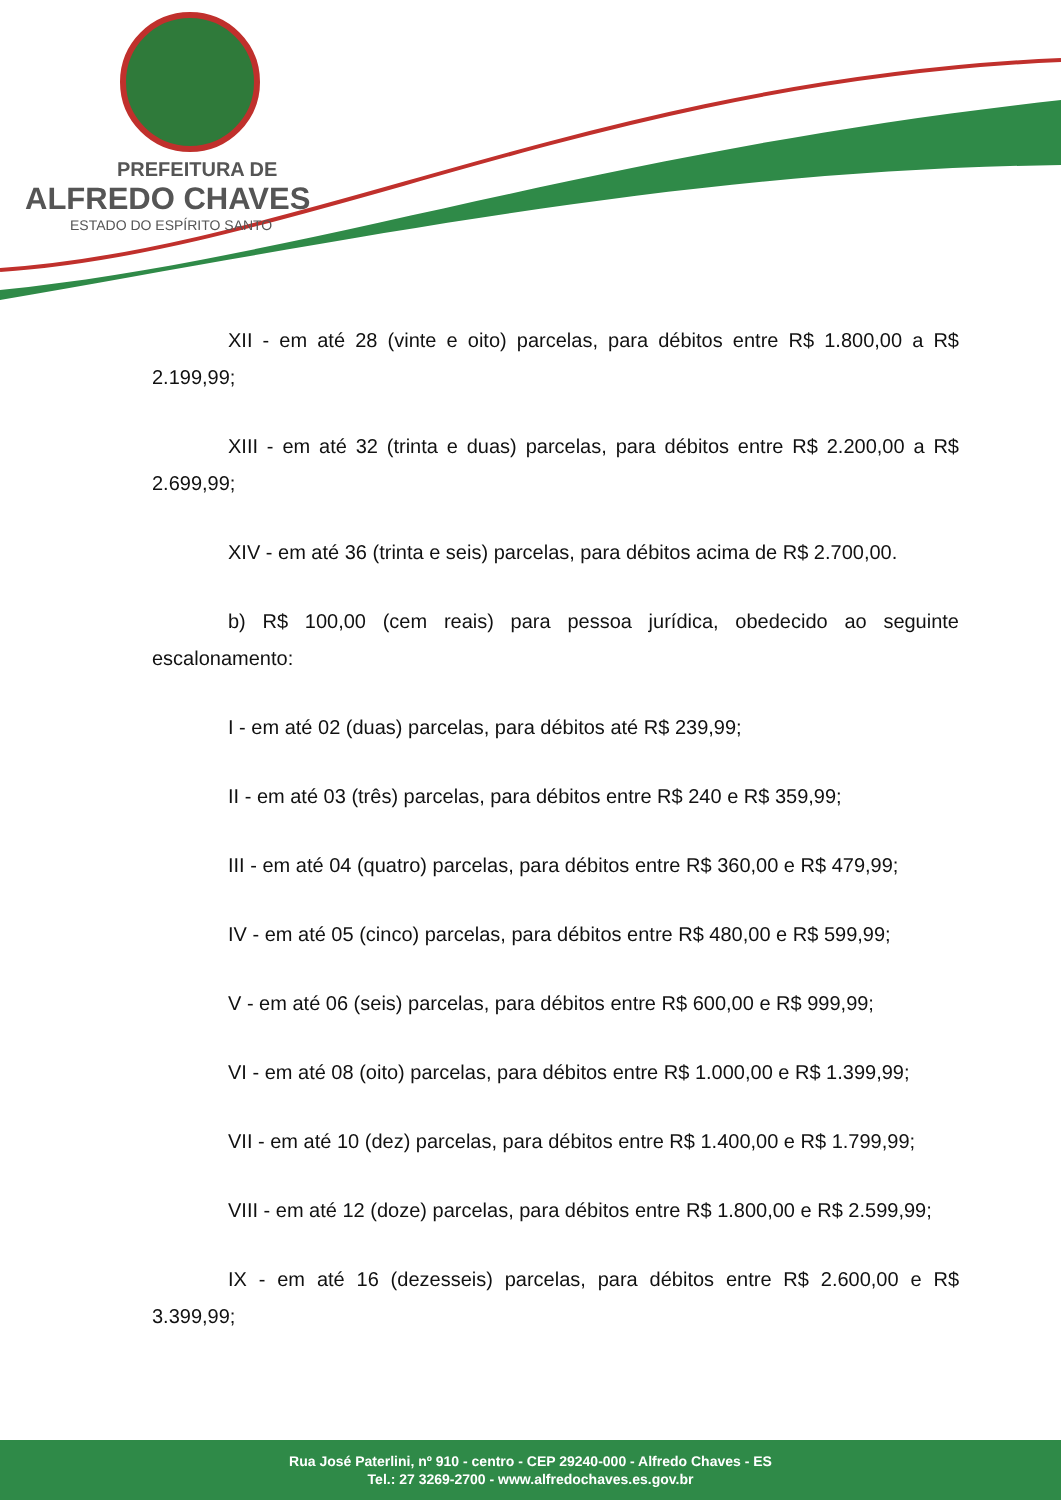PREFEITURA DE
ALFREDO CHAVES
ESTADO DO ESPÍRITO SANTO
XII - em até 28 (vinte e oito) parcelas, para débitos entre R$ 1.800,00 a R$ 2.199,99;
XIII - em até 32 (trinta e duas) parcelas, para débitos entre R$ 2.200,00 a R$ 2.699,99;
XIV - em até 36 (trinta e seis) parcelas, para débitos acima de R$ 2.700,00.
b) R$ 100,00 (cem reais) para pessoa jurídica, obedecido ao seguinte escalonamento:
I - em até 02 (duas) parcelas, para débitos até R$ 239,99;
II - em até 03 (três) parcelas, para débitos entre R$ 240 e R$ 359,99;
III - em até 04 (quatro) parcelas, para débitos entre R$ 360,00 e R$ 479,99;
IV - em até 05 (cinco) parcelas, para débitos entre R$ 480,00 e R$ 599,99;
V - em até 06 (seis) parcelas, para débitos entre R$ 600,00 e R$ 999,99;
VI - em até 08 (oito) parcelas, para débitos entre R$ 1.000,00 e R$ 1.399,99;
VII - em até 10 (dez) parcelas, para débitos entre R$ 1.400,00 e R$ 1.799,99;
VIII - em até 12 (doze) parcelas, para débitos entre R$ 1.800,00 e R$ 2.599,99;
IX - em até 16 (dezesseis) parcelas, para débitos entre R$ 2.600,00 e R$ 3.399,99;
Rua José Paterlini, nº 910 - centro - CEP 29240-000 - Alfredo Chaves - ES
Tel.: 27 3269-2700 - www.alfredochaves.es.gov.br